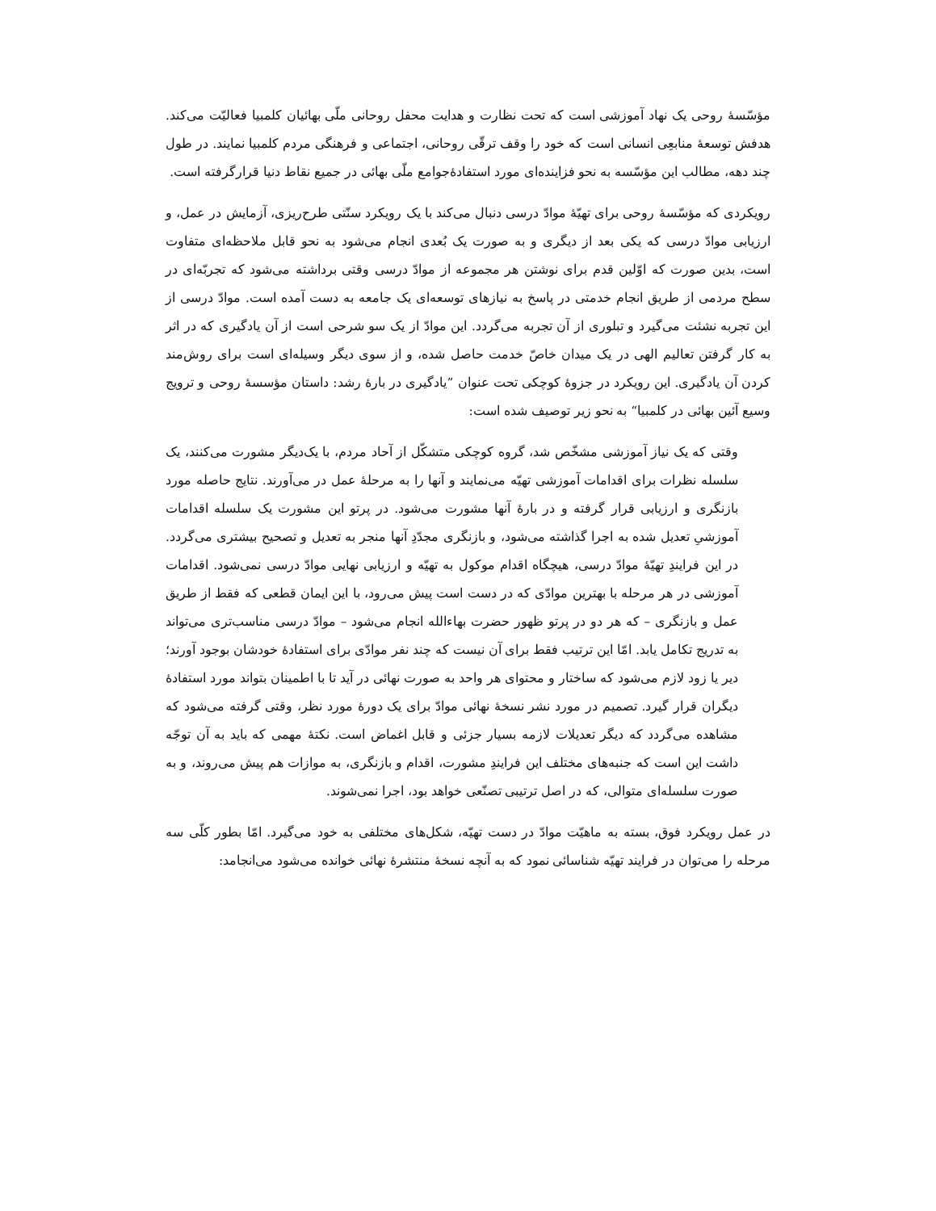مؤسّسهٔ روحی یک نهاد آموزشی است که تحت نظارت و هدایت محفل روحانی ملّی بهائیان کلمبیا فعالیّت می‌کند. هدفش توسعهٔ منابعِی انسانی است که خود را وقف ترقّی روحانی، اجتماعی و فرهنگی مردم کلمبیا نمایند. در طول چند دهه، مطالب این مؤسّسه به نحو فزاینده‌ای مورد استفادهٔ‌جوامع ملّی بهائی در جمیع نقاط دنیا قرارگرفته است.
رویکردی که مؤسّسهٔ روحی برای تهیّهٔ موادّ درسی دنبال می‌کند با یک رویکرد سنّتی طرح‌ریزی، آزمایش در عمل، و ارزیابی موادّ درسی که یکی بعد از دیگری و به صورت یک بُعدی انجام می‌شود به نحو قابل ملاحظه‌ای متفاوت است، بدین صورت که اوّلین قدم برای نوشتن هر مجموعه از موادّ درسی وقتی برداشته می‌شود که تجربّه‌ای در سطح مردمی از طریق انجام خدمتی در پاسخ به نیازهای توسعه‌ای یک جامعه به دست آمده است. موادّ درسی از این تجربه نشئت می‌گیرد و تبلوری از آن تجربه می‌گردد. این موادّ از یک سو شرحی است از آن یادگیری که در اثر به کار گرفتن تعالیم الهی در یک میدان خاصّ خدمت حاصل شده، و از سوی دیگر وسیله‌ای است برای روش‌مند کردن آن یادگیری. این رویکرد در جزوهٔ کوچکی تحت عنوان ”یادگیری در بارهٔ رشد: داستان مؤسسهٔ روحی و ترویج وسیع آئین بهائی در کلمبیا“ به نحو زیر توصیف شده است:
وقتی که یک نیاز آموزشی مشخّص شد، گروه کوچکی متشکّل از آحاد مردم، با یک‌دیگر مشورت می‌کنند، یک سلسله نظرات برای اقدامات آموزشی تهیّه می‌نمایند و آنها را به مرحلهٔ عمل در می‌آورند. نتایج حاصله مورد بازنگری و ارزیابی قرار گرفته و در بارهٔ آنها مشورت می‌شود. در پرتو این مشورت یک سلسله اقدامات آموزشیِ تعدیل شده به اجرا گذاشته می‌شود، و بازنگری مجدّدِ آنها منجر به تعدیل و تصحیح بیشتری می‌گردد. در این فرایندِ تهیّهٔ موادّ درسی، هیچگاه اقدام موکول به تهیّه و ارزیابی نهایی موادّ درسی نمی‌شود. اقدامات آموزشی در هر مرحله با بهترین موادّی که در دست است پیش می‌رود، با این ایمان قطعی که فقط از طریق عمل و بازنگری – که هر دو در پرتو ظهور حضرت بهاءالله انجام می‌شود – موادّ درسی مناسب‌تری می‌تواند به تدریج تکامل یابد. امّا این ترتیب فقط برای آن نیست که چند نفر موادّی برای استفادهٔ خودشان بوجود آورند؛ دیر یا زود لازم می‌شود که ساختار و محتوای هر واحد به صورت نهائی در آید تا با اطمینان بتواند مورد استفادهٔ دیگران قرار گیرد. تصمیم در مورد نشر نسخهٔ نهائی موادّ برای یک دورهٔ مورد نظر، وقتی گرفته می‌شود که مشاهده می‌گردد که دیگر تعدیلات لازمه بسیار جزئی و قابل اغماض است. نکتهٔ مهمی که باید به آن توجّه داشت این است که جنبه‌های مختلف این فرایندِ مشورت، اقدام و بازنگری، به موازات هم پیش می‌روند، و به صورت سلسله‌ای متوالی، که در اصل ترتیبی تصنّعی خواهد بود، اجرا نمی‌شوند.
در عمل رویکرد فوق، بسته به ماهیّت موادّ در دست تهیّه، شکل‌های مختلفی به خود می‌گیرد. امّا بطور کلّی سه مرحله را می‌توان در فرایند تهیّه شناسائی نمود که به آنچه نسخهٔ منتشرهٔ نهائی خوانده می‌شود می‌انجامد: